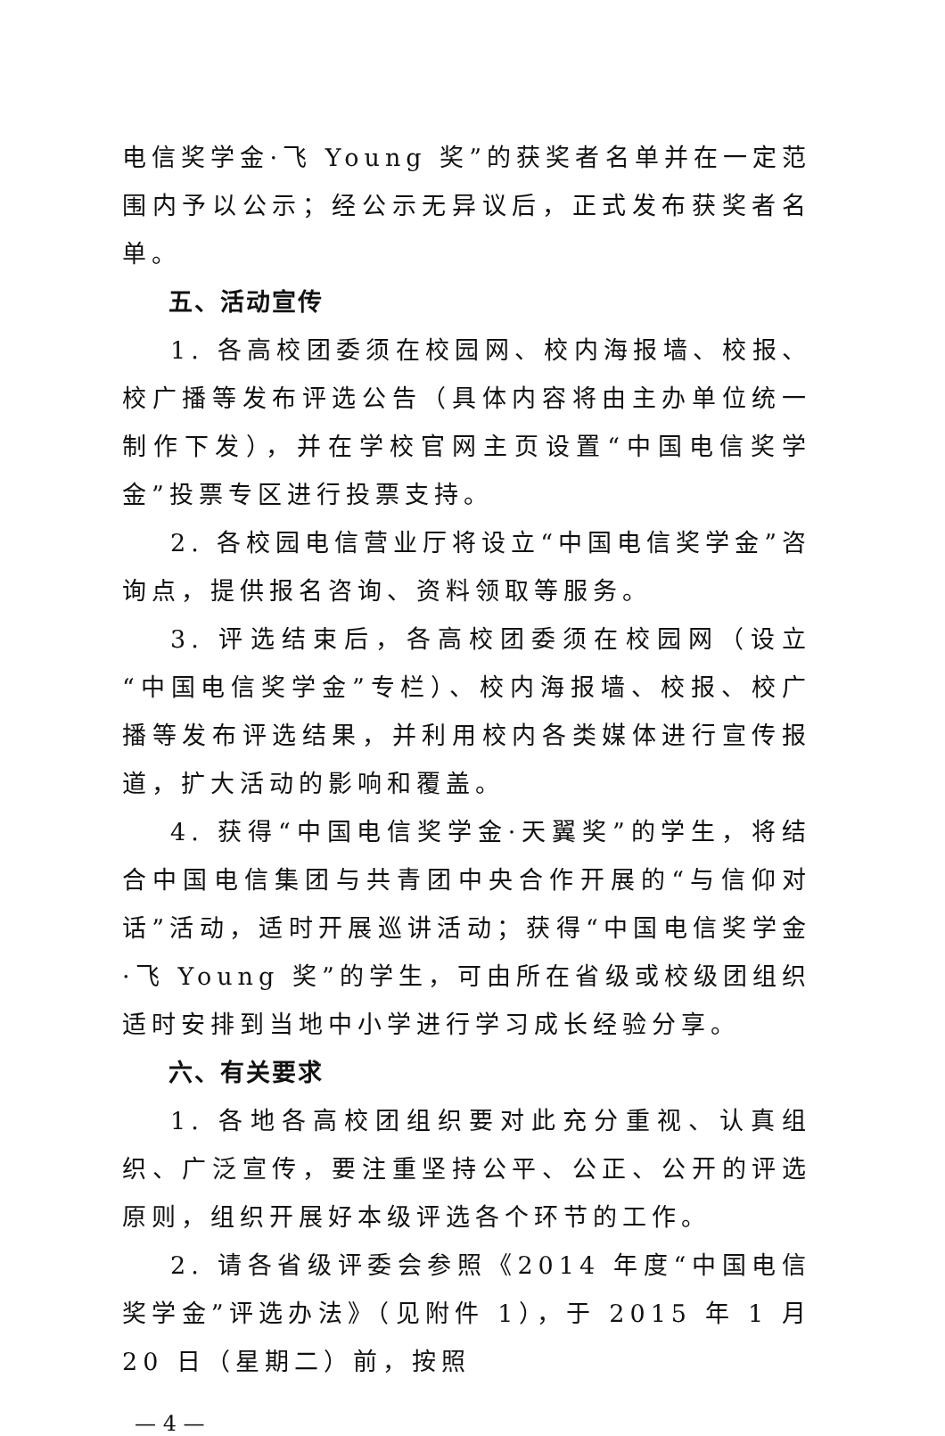电信奖学金·飞 Young 奖”的获奖者名单并在一定范围内予以公示；经公示无异议后，正式发布获奖者名单。
五、活动宣传
1. 各高校团委须在校园网、校内海报墙、校报、校广播等发布评选公告（具体内容将由主办单位统一制作下发），并在学校官网主页设置“中国电信奖学金”投票专区进行投票支持。
2. 各校园电信营业厅将设立“中国电信奖学金”咨询点，提供报名咨询、资料领取等服务。
3. 评选结束后，各高校团委须在校园网（设立“中国电信奖学金”专栏）、校内海报墙、校报、校广播等发布评选结果，并利用校内各类媒体进行宣传报道，扩大活动的影响和覆盖。
4. 获得“中国电信奖学金·天翼奖”的学生，将结合中国电信集团与共青团中央合作开展的“与信仰对话”活动，适时开展巡讲活动；获得“中国电信奖学金·飞 Young 奖”的学生，可由所在省级或校级团组织适时安排到当地中小学进行学习成长经验分享。
六、有关要求
1. 各地各高校团组织要对此充分重视、认真组织、广泛宣传，要注重坚持公平、公正、公开的评选原则，组织开展好本级评选各个环节的工作。
2. 请各省级评委会参照《2014 年度“中国电信奖学金”评选办法》（见附件 1），于 2015 年 1 月 20 日（星期二）前，按照
— 4 —